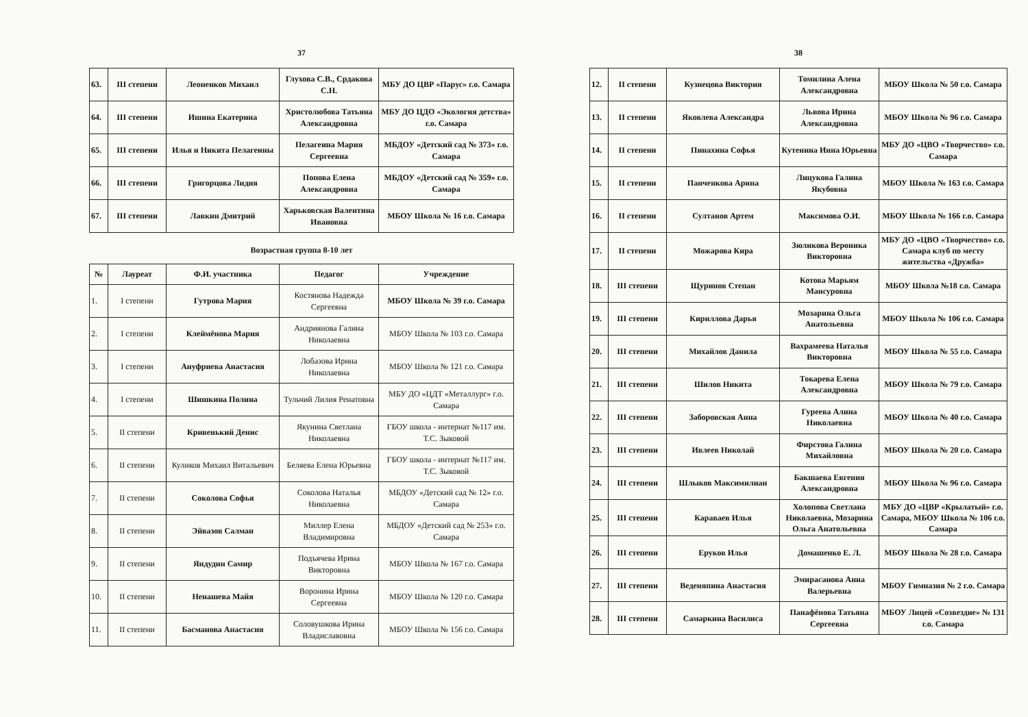37
| 63. | III степени | Леоненков Михаил | Глухова С.В., Срдакова С.Н. | МБУ ДО ЦВР «Парус» г.о. Самара |
| 64. | III степени | Ишина Екатерина | Христолюбова Татьяна Александровна | МБУ ДО ЦДО «Экология детства» г.о. Самара |
| 65. | III степени | Илья и Никита Пелагеины | Пелагеина Мария Сергеевна | МБДОУ «Детский сад № 373» г.о. Самара |
| 66. | III степени | Григорцова Лидия | Попова Елена Александровна | МБДОУ «Детский сад № 359» г.о. Самара |
| 67. | III степени | Лавкин Дмитрий | Харьковская Валентина Ивановна | МБОУ Школа № 16 г.о. Самара |
Возрастная группа 8-10 лет
| № | Лауреат | Ф.И. участника | Педагог | Учреждение |
| --- | --- | --- | --- | --- |
| 1. | I степени | Гутрова Мария | Костянова Надежда Сергеевна | МБОУ Школа № 39 г.о. Самара |
| 2. | I степени | Клеймёнова Мария | Андриянова Галина Николаевна | МБОУ Школа № 103 г.о. Самара |
| 3. | I степени | Ануфриева Анастасия | Лобазова Ирина Николаевна | МБОУ Школа № 121 г.о. Самара |
| 4. | I степени | Шишкина Полина | Тульчий Лилия Ренатовна | МБУ ДО «ЦДТ «Металлург» г.о. Самара |
| 5. | II степени | Кривенький Денис | Якунина Светлана Николаевна | ГБОУ школа - интернат №117 им. Т.С. Зыковой |
| 6. | II степени | Куликов Михаил Витальевич | Беляева Елена Юрьевна | ГБОУ школа - интернат №117 им. Т.С. Зыковой |
| 7. | II степени | Соколова Софья | Соколова Наталья Николаевна | МБДОУ «Детский сад № 12» г.о. Самара |
| 8. | II степени | Эйвазов Салман | Миллер Елена Владимировна | МБДОУ «Детский сад № 253» г.о. Самара |
| 9. | II степени | Яндудин Самир | Подъячева Ирина Викторовна | МБОУ Школа № 167 г.о. Самара |
| 10. | II степени | Ненашева Майя | Воронина Ирина Сергеевна | МБОУ Школа № 120 г.о. Самара |
| 11. | II степени | Басманова Анастасия | Соловушкова Ирина Владиславовна | МБОУ Школа № 156 г.о. Самара |
38
| 12. | II степени | Кузнецова Виктория | Томилина Алена Александровна | МБОУ Школа № 50 г.о. Самара |
| 13. | II степени | Яковлева Александра | Львова Ирина Александровна | МБОУ Школа № 96 г.о. Самара |
| 14. | II степени | Пинахина Софья | Кутенина Инна Юрьевна | МБУ ДО «ЦВО «Творчество» г.о. Самара |
| 15. | II степени | Панченкова Арина | Лицукова Галина Якубовна | МБОУ Школа № 163 г.о. Самара |
| 16. | II степени | Султанов Артем | Максимова О.И. | МБОУ Школа № 166 г.о. Самара |
| 17. | II степени | Можарова Кира | Зюликова Вероника Викторовна | МБУ ДО «ЦВО «Творчество» г.о. Самара клуб по месту жительства «Дружба» |
| 18. | III степени | Щуринов Степан | Котова Марьям Мансуровна | МБОУ Школа №18 г.о. Самара |
| 19. | III степени | Кириллова Дарья | Мозарина Ольга Анатольевна | МБОУ Школа № 106 г.о. Самара |
| 20. | III степени | Михайлов Данила | Вахрамеева Наталья Викторовна | МБОУ Школа № 55 г.о. Самара |
| 21. | III степени | Шилов Никита | Токарева Елена Александровна | МБОУ Школа № 79 г.о. Самара |
| 22. | III степени | Заборовская Анна | Гуреева Алина Николаевна | МБОУ Школа № 40 г.о. Самара |
| 23. | III степени | Ивлеев Николай | Фирстова Галина Михайловна | МБОУ Школа № 20 г.о. Самара |
| 24. | III степени | Шлыков Максимилиан | Бакшаева Евгения Александровна | МБОУ Школа № 96 г.о. Самара |
| 25. | III степени | Караваев Илья | Холопова Светлана Николаевна, Мозарина Ольга Анатольевна | МБУ ДО «ЦВР «Крылатый» г.о. Самара, МБОУ Школа № 106 г.о. Самара |
| 26. | III степени | Еруков Илья | Домашенко Е. Л. | МБОУ Школа № 28 г.о. Самара |
| 27. | III степени | Веденяпина Анастасия | Эмирасанова Анна Валерьевна | МБОУ Гимназия № 2 г.о. Самара |
| 28. | III степени | Самаркина Василиса | Панафёнова Татьяна Сергеевна | МБОУ Лицей «Созвездие» № 131 г.о. Самара |